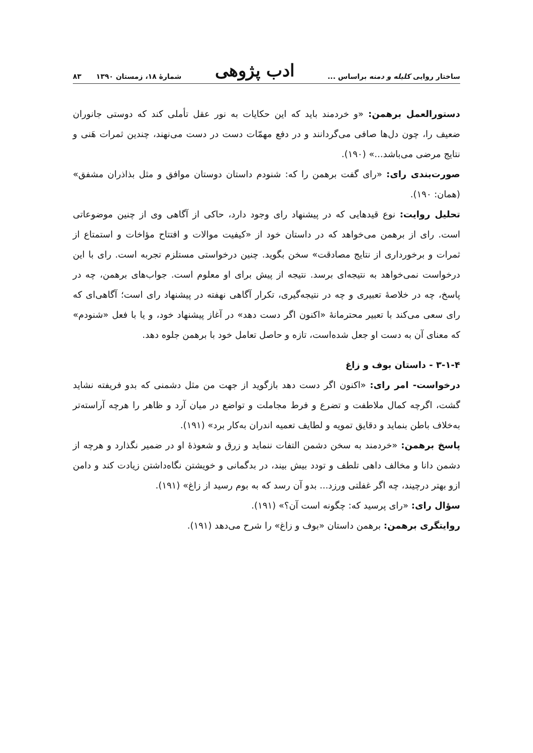ساختار روایی کلیله و دمنه براساس ... ادب پژوهی شمارهٔ ۱۸، زمستان ۱۳۹۰ ۸۳
دستورالعمل برهمن: «و خردمند باید که این حکایات به نور عقل تأملی کند که دوستی جانوران ضعیف را، چون دل‌ها صافی می‌گردانند و در دفع مهمّات دست در دست می‌نهند، چندین ثمرات هَنی و نتایج مرضی می‌باشد...» (۱۹۰).
صورت‌بندی رای: «رای گفت برهمن را که: شنودم داستان دوستان موافق و مثل بذاذران مشفق» (همان: ۱۹۰).
تحلیل روایت: نوع قیدهایی که در پیشنهاد رای وجود دارد، حاکی از آگاهی وی از چنین موضوعاتی است. رای از برهمن می‌خواهد که در داستان خود از «کیفیت موالات و افتتاح مؤاخات و استمتاع از ثمرات و برخورداری از نتایج مصادقت» سخن بگوید. چنین درخواستی مستلزم تجربه است. رای با این درخواست نمی‌خواهد به نتیجه‌ای برسد. نتیجه از پیش برای او معلوم است. جواب‌های برهمن، چه در پاسخ، چه در خلاصهٔ تعبیری و چه در نتیجه‌گیری، تکرار آگاهی نهفته در پیشنهاد رای است؛ آگاهی‌ای که رای سعی می‌کند با تعبیر محترمانهٔ «اکنون اگر دست دهد» در آغاز پیشنهاد خود، و یا با فعل «شنودم» که معنای آن به دست او جعل شده‌است، تازه و حاصل تعامل خود با برهمن جلوه دهد.
۳-۱-۴ - داستان بوف و زاغ
درخواست- امر رای: «اکنون اگر دست دهد بازگوید از جهت من مثل دشمنی که بدو فریفته نشاید گشت، اگرچه کمال ملاطفت و تضرع و فرط مجاملت و تواضع در میان آرد و ظاهر را هرچه آراسته‌تر به‌خلاف باطن بنماید و دقایق تمویه و لطایف تعمیه اندران به‌کار برد» (۱۹۱).
پاسخ برهمن: «خردمند به سخن دشمن التفات ننماید و زرق و شعوذهٔ او در ضمیر نگذارد و هرچه از دشمن دانا و مخالف داهی تلطف و تودد بیش بیند، در بدگمانی و خویشتن نگاه‌داشتن زیادت کند و دامن ازو بهتر درچیند، چه اگر غفلتی ورزد... بدو آن رسد که به بوم رسید از زاغ» (۱۹۱).
سؤال رای: «رای پرسید که: چگونه است آن؟» (۱۹۱).
روایتگری برهمن: برهمن داستان «بوف و زاغ» را شرح می‌دهد (۱۹۱).